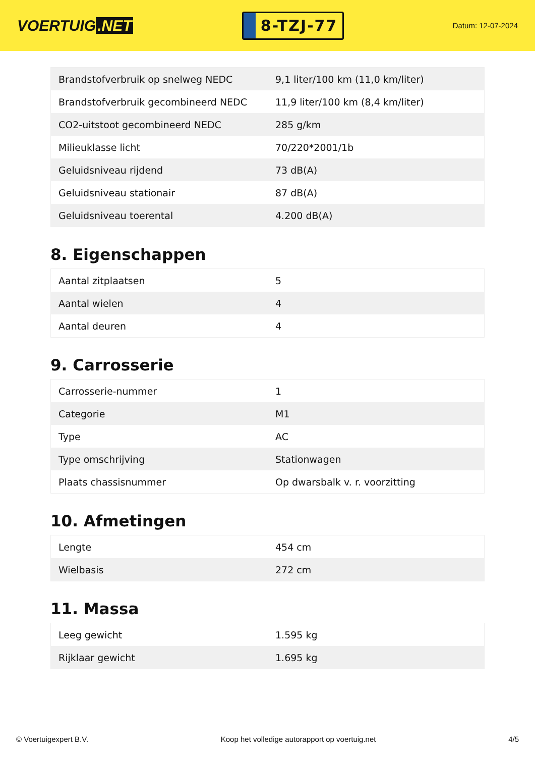VOERTUIG.NET
8-TZJ-77
Datum: 12-07-2024
| Brandstofverbruik op snelweg NEDC | 9,1 liter/100 km (11,0 km/liter) |
| Brandstofverbruik gecombineerd NEDC | 11,9 liter/100 km (8,4 km/liter) |
| CO2-uitstoot gecombineerd NEDC | 285 g/km |
| Milieuklasse licht | 70/220*2001/1b |
| Geluidsniveau rijdend | 73 dB(A) |
| Geluidsniveau stationair | 87 dB(A) |
| Geluidsniveau toerental | 4.200 dB(A) |
8. Eigenschappen
| Aantal zitplaatsen | 5 |
| Aantal wielen | 4 |
| Aantal deuren | 4 |
9. Carrosserie
| Carrosserie-nummer | 1 |
| Categorie | M1 |
| Type | AC |
| Type omschrijving | Stationwagen |
| Plaats chassisnummer | Op dwarsbalk v. r. voorzitting |
10. Afmetingen
| Lengte | 454 cm |
| Wielbasis | 272 cm |
11. Massa
| Leeg gewicht | 1.595 kg |
| Rijklaar gewicht | 1.695 kg |
© Voertuigexpert B.V. Koop het volledige autorapport op voertuig.net 4/5